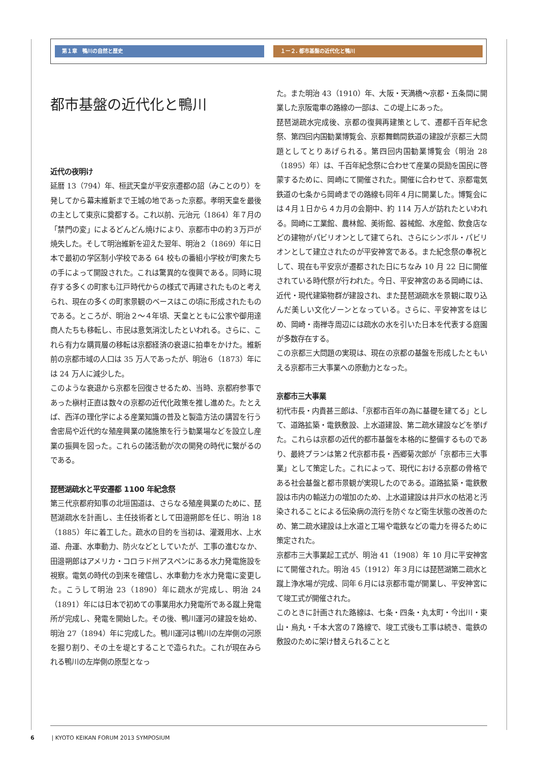第１章　鴨川の自然と歴史 １ー２. 都市基盤の近代化と鴨川
都市基盤の近代化と鴨川
近代の夜明け
延暦 13（794）年、桓武天皇が平安京遷都の詔（みことのり）を発してから幕末維新まで王城の地であった京都。孝明天皇を最後の主として東京に奠都する。これ以前、元治元（1864）年７月の「禁門の変」によるどんどん焼けにより、京都市中の約３万戸が焼失した。そして明治維新を迎えた翌年、明治２（1869）年に日本で最初の学区制小学校である 64 校もの番組小学校が町衆たちの手によって開設された。これは驚異的な復興である。同時に現存する多くの町家も江戸時代からの様式で再建されたものと考えられ、現在の多くの町家景観のベースはこの頃に形成されたものである。ところが、明治２～４年頃、天皇とともに公家や御用達商人たちも移転し、市民は意気消沈したといわれる。さらに、これら有力な購買層の移転は京都経済の衰退に拍車をかけた。維新前の京都市域の人口は 35 万人であったが、明治６（1873）年には 24 万人に減少した。
このような衰退から京都を回復させるため、当時、京都府参事であった槇村正直は数々の京都の近代化政策を推し進めた。たとえば、西洋の理化学による産業知識の普及と製造方法の講習を行う舎密局や近代的な殖産興業の諸施策を行う勧業場などを設立し産業の振興を図った。これらの諸活動が次の開発の時代に繋がるのである。
琵琶湖疏水と平安遷都 1100 年紀念祭
第三代京都府知事の北垣国道は、さらなる殖産興業のために、琵琶湖疏水を計画し、主任技術者として田邉朔郎を任じ、明治 18（1885）年に着工した。疏水の目的を当初は、灌漑用水、上水道、舟運、水車動力、防火などとしていたが、工事の進むなか、田邉朔郎はアメリカ・コロラド州アスペンにある水力発電施設を視察。電気の時代の到来を確信し、水車動力を水力発電に変更した。こうして明治 23（1890）年に疏水が完成し、明治 24（1891）年には日本で初めての事業用水力発電所である蹴上発電所が完成し、発電を開始した。その後、鴨川運河の建設を始め、明治 27（1894）年に完成した。鴨川運河は鴨川の左岸側の河原を掘り割り、その土を堤とすることで造られた。これが現在みられる鴨川の左岸側の原型となっ
た。また明治 43（1910）年、大阪・天満橋～京都・五条間に開業した京阪電車の路線の一部は、この堤上にあった。
琵琶湖疏水完成後、京都の復興再建策として、遷都千百年紀念祭、第四回内国勧業博覧会、京都舞鶴間鉄道の建設が京都三大問題としてとりあげられる。第四回内国勧業博覧会（明治 28（1895）年）は、千百年紀念祭に合わせて産業の奨励を国民に啓蒙するために、岡崎にて開催された。開催に合わせて、京都電気鉄道の七条から岡崎までの路線も同年４月に開業した。博覧会には４月１日から４カ月の会期中、約 114 万人が訪れたといわれる。岡崎に工業館、農林館、美術館、器械館、水産館、飲食店などの建物がパビリオンとして建てられ、さらにシンボル・パビリオンとして建立されたのが平安神宮である。また紀念祭の奉祝として、現在も平安京が遷都された日にちなみ 10 月 22 日に開催されている時代祭が行われた。今日、平安神宮のある岡崎には、近代・現代建築物群が建設され、また琵琶湖疏水を景観に取り込んだ美しい文化ゾーンとなっている。さらに、平安神宮をはじめ、岡崎・南禅寺周辺には疏水の水を引いた日本を代表する庭園が多数存在する。
この京都三大問題の実現は、現在の京都の基盤を形成したともいえる京都市三大事業への原動力となった。
京都市三大事業
初代市長・内貴甚三郎は、「京都市百年の為に基礎を建てる」として、道路拡築・電鉄敷設、上水道建設、第二疏水建設などを挙げた。これらは京都の近代的都市基盤を本格的に整備するものであり、最終プランは第２代京都市長・西郷菊次郎が「京都市三大事業」として策定した。これによって、現代における京都の骨格である社会基盤と都市景観が実現したのである。道路拡築・電鉄敷設は市内の輸送力の増加のため、上水道建設は井戸水の枯渇と汚染されることによる伝染病の流行を防ぐなど衛生状態の改善のため、第二疏水建設は上水道と工場や電鉄などの電力を得るために策定された。
京都市三大事業起工式が、明治 41（1908）年 10 月に平安神宮にて開催された。明治 45（1912）年３月には琵琶湖第二疏水と蹴上浄水場が完成、同年６月には京都市電が開業し、平安神宮にて竣工式が開催された。
このときに計画された路線は、七条・四条・丸太町・今出川・東山・烏丸・千本大宮の７路線で、竣工式後も工事は続き、電鉄の敷設のために架け替えられることと
6 | KYOTO KEIKAN FORUM 2013 SYMPOSIUM